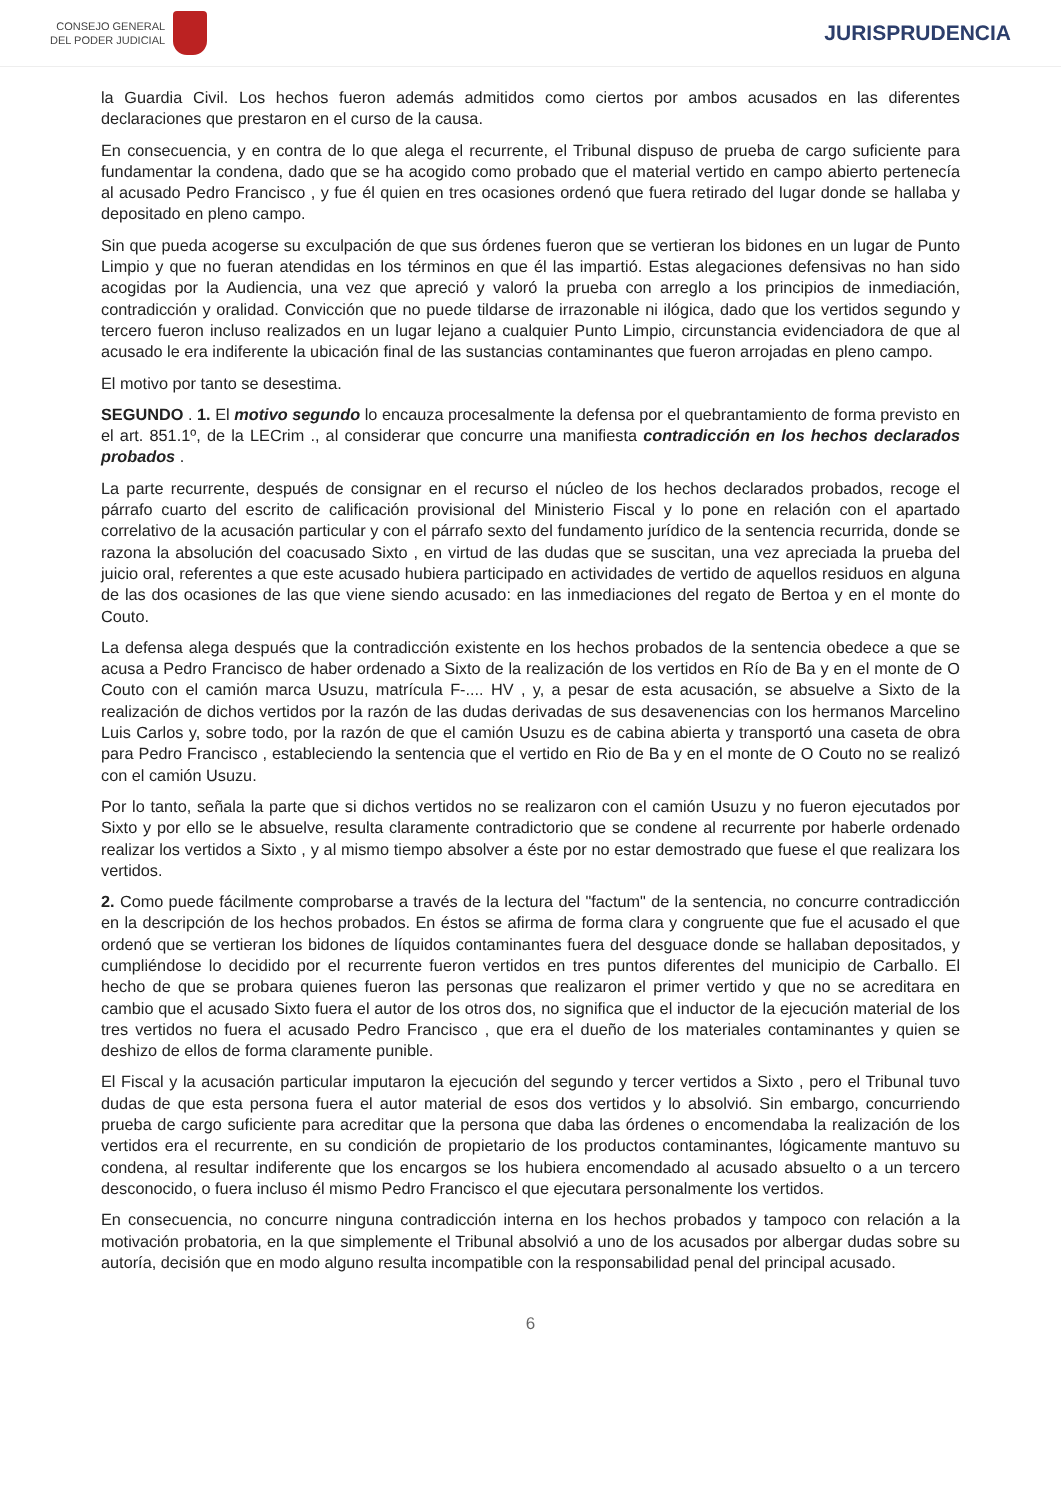CONSEJO GENERAL
DEL PODER JUDICIAL
JURISPRUDENCIA
la Guardia Civil. Los hechos fueron además admitidos como ciertos por ambos acusados en las diferentes declaraciones que prestaron en el curso de la causa.
En consecuencia, y en contra de lo que alega el recurrente, el Tribunal dispuso de prueba de cargo suficiente para fundamentar la condena, dado que se ha acogido como probado que el material vertido en campo abierto pertenecía al acusado Pedro Francisco , y fue él quien en tres ocasiones ordenó que fuera retirado del lugar donde se hallaba y depositado en pleno campo.
Sin que pueda acogerse su exculpación de que sus órdenes fueron que se vertieran los bidones en un lugar de Punto Limpio y que no fueran atendidas en los términos en que él las impartió. Estas alegaciones defensivas no han sido acogidas por la Audiencia, una vez que apreció y valoró la prueba con arreglo a los principios de inmediación, contradicción y oralidad. Convicción que no puede tildarse de irrazonable ni ilógica, dado que los vertidos segundo y tercero fueron incluso realizados en un lugar lejano a cualquier Punto Limpio, circunstancia evidenciadora de que al acusado le era indiferente la ubicación final de las sustancias contaminantes que fueron arrojadas en pleno campo.
El motivo por tanto se desestima.
SEGUNDO . 1. El motivo segundo lo encauza procesalmente la defensa por el quebrantamiento de forma previsto en el art. 851.1º, de la LECrim ., al considerar que concurre una manifiesta contradicción en los hechos declarados probados .
La parte recurrente, después de consignar en el recurso el núcleo de los hechos declarados probados, recoge el párrafo cuarto del escrito de calificación provisional del Ministerio Fiscal y lo pone en relación con el apartado correlativo de la acusación particular y con el párrafo sexto del fundamento jurídico de la sentencia recurrida, donde se razona la absolución del coacusado Sixto , en virtud de las dudas que se suscitan, una vez apreciada la prueba del juicio oral, referentes a que este acusado hubiera participado en actividades de vertido de aquellos residuos en alguna de las dos ocasiones de las que viene siendo acusado: en las inmediaciones del regato de Bertoa y en el monte do Couto.
La defensa alega después que la contradicción existente en los hechos probados de la sentencia obedece a que se acusa a Pedro Francisco de haber ordenado a Sixto de la realización de los vertidos en Río de Ba y en el monte de O Couto con el camión marca Usuzu, matrícula F-.... HV , y, a pesar de esta acusación, se absuelve a Sixto de la realización de dichos vertidos por la razón de las dudas derivadas de sus desavenencias con los hermanos Marcelino Luis Carlos y, sobre todo, por la razón de que el camión Usuzu es de cabina abierta y transportó una caseta de obra para Pedro Francisco , estableciendo la sentencia que el vertido en Rio de Ba y en el monte de O Couto no se realizó con el camión Usuzu.
Por lo tanto, señala la parte que si dichos vertidos no se realizaron con el camión Usuzu y no fueron ejecutados por Sixto y por ello se le absuelve, resulta claramente contradictorio que se condene al recurrente por haberle ordenado realizar los vertidos a Sixto , y al mismo tiempo absolver a éste por no estar demostrado que fuese el que realizara los vertidos.
2. Como puede fácilmente comprobarse a través de la lectura del "factum" de la sentencia, no concurre contradicción en la descripción de los hechos probados. En éstos se afirma de forma clara y congruente que fue el acusado el que ordenó que se vertieran los bidones de líquidos contaminantes fuera del desguace donde se hallaban depositados, y cumpliéndose lo decidido por el recurrente fueron vertidos en tres puntos diferentes del municipio de Carballo. El hecho de que se probara quienes fueron las personas que realizaron el primer vertido y que no se acreditara en cambio que el acusado Sixto fuera el autor de los otros dos, no significa que el inductor de la ejecución material de los tres vertidos no fuera el acusado Pedro Francisco , que era el dueño de los materiales contaminantes y quien se deshizo de ellos de forma claramente punible.
El Fiscal y la acusación particular imputaron la ejecución del segundo y tercer vertidos a Sixto , pero el Tribunal tuvo dudas de que esta persona fuera el autor material de esos dos vertidos y lo absolvió. Sin embargo, concurriendo prueba de cargo suficiente para acreditar que la persona que daba las órdenes o encomendaba la realización de los vertidos era el recurrente, en su condición de propietario de los productos contaminantes, lógicamente mantuvo su condena, al resultar indiferente que los encargos se los hubiera encomendado al acusado absuelto o a un tercero desconocido, o fuera incluso él mismo Pedro Francisco el que ejecutara personalmente los vertidos.
En consecuencia, no concurre ninguna contradicción interna en los hechos probados y tampoco con relación a la motivación probatoria, en la que simplemente el Tribunal absolvió a uno de los acusados por albergar dudas sobre su autoría, decisión que en modo alguno resulta incompatible con la responsabilidad penal del principal acusado.
6